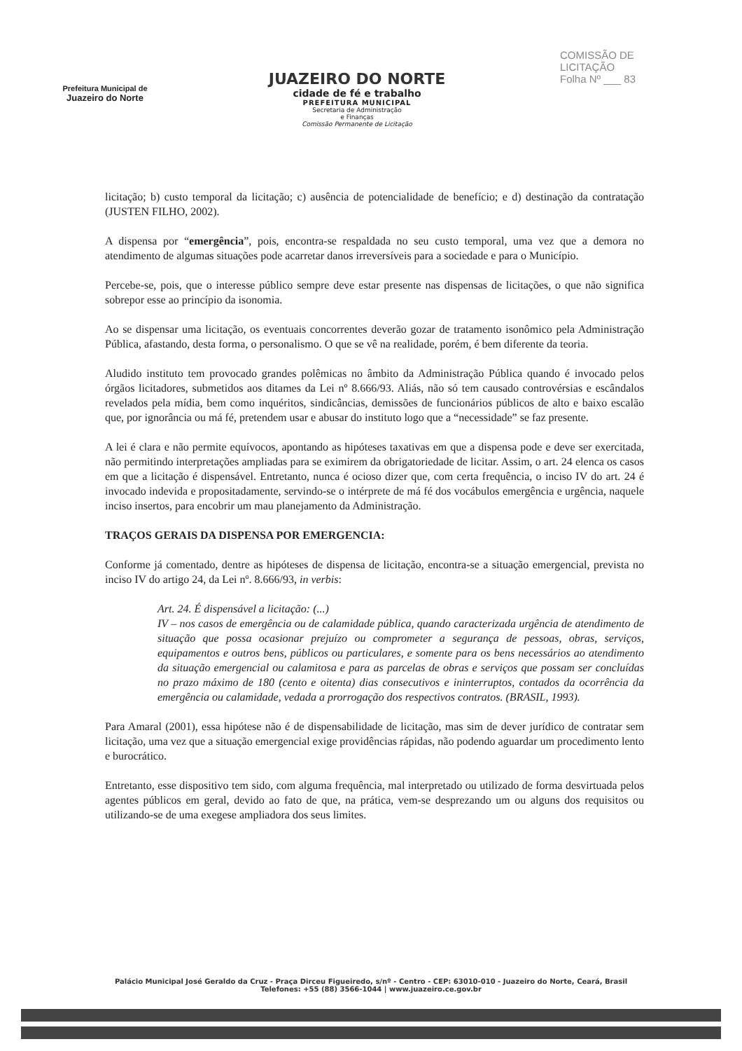Prefeitura Municipal de
Juazeiro do Norte
JUAZEIRO DO NORTE
cidade de fé e trabalho
PREFEITURA MUNICIPAL
Secretaria de Administração
e Finanças
Comissão Permanente de Licitação
COMISSÃO DE LICITAÇÃO
Folha Nº ___ 83
licitação; b) custo temporal da licitação; c) ausência de potencialidade de benefício; e d) destinação da contratação (JUSTEN FILHO, 2002).
A dispensa por “emergência”, pois, encontra-se respaldada no seu custo temporal, uma vez que a demora no atendimento de algumas situações pode acarretar danos irreversíveis para a sociedade e para o Município.
Percebe-se, pois, que o interesse público sempre deve estar presente nas dispensas de licitações, o que não significa sobrepor esse ao princípio da isonomia.
Ao se dispensar uma licitação, os eventuais concorrentes deverão gozar de tratamento isonômico pela Administração Pública, afastando, desta forma, o personalismo. O que se vê na realidade, porém, é bem diferente da teoria.
Aludido instituto tem provocado grandes polêmicas no âmbito da Administração Pública quando é invocado pelos órgãos licitadores, submetidos aos ditames da Lei nº 8.666/93. Aliás, não só tem causado controvérsias e escândalos revelados pela mídia, bem como inquéritos, sindicâncias, demissões de funcionários públicos de alto e baixo escalão que, por ignorância ou má fé, pretendem usar e abusar do instituto logo que a “necessidade” se faz presente.
A lei é clara e não permite equívocos, apontando as hipóteses taxativas em que a dispensa pode e deve ser exercitada, não permitindo interpretações ampliadas para se eximirem da obrigatoriedade de licitar. Assim, o art. 24 elenca os casos em que a licitação é dispensável. Entretanto, nunca é ocioso dizer que, com certa frequência, o inciso IV do art. 24 é invocado indevida e propositadamente, servindo-se o intérprete de má fé dos vocábulos emergência e urgência, naquele inciso insertos, para encobrir um mau planejamento da Administração.
TRAÇOS GERAIS DA DISPENSA POR EMERGENCIA:
Conforme já comentado, dentre as hipóteses de dispensa de licitação, encontra-se a situação emergencial, prevista no inciso IV do artigo 24, da Lei nº. 8.666/93, in verbis:
Art. 24. É dispensável a licitação: (...)
IV – nos casos de emergência ou de calamidade pública, quando caracterizada urgência de atendimento de situação que possa ocasionar prejuízo ou comprometer a segurança de pessoas, obras, serviços, equipamentos e outros bens, públicos ou particulares, e somente para os bens necessários ao atendimento da situação emergencial ou calamitosa e para as parcelas de obras e serviços que possam ser concluídas no prazo máximo de 180 (cento e oitenta) dias consecutivos e ininterruptos, contados da ocorrência da emergência ou calamidade, vedada a prorrogação dos respectivos contratos. (BRASIL, 1993).
Para Amaral (2001), essa hipótese não é de dispensabilidade de licitação, mas sim de dever jurídico de contratar sem licitação, uma vez que a situação emergencial exige providências rápidas, não podendo aguardar um procedimento lento e burocrático.
Entretanto, esse dispositivo tem sido, com alguma frequência, mal interpretado ou utilizado de forma desvirtuada pelos agentes públicos em geral, devido ao fato de que, na prática, vem-se desprezando um ou alguns dos requisitos ou utilizando-se de uma exegese ampliadora dos seus limites.
Palácio Municipal José Geraldo da Cruz - Praça Dirceu Figueiredo, s/nº - Centro - CEP: 63010-010 - Juazeiro do Norte, Ceará, Brasil
Telefones: +55 (88) 3566-1044 | www.juazeiro.ce.gov.br